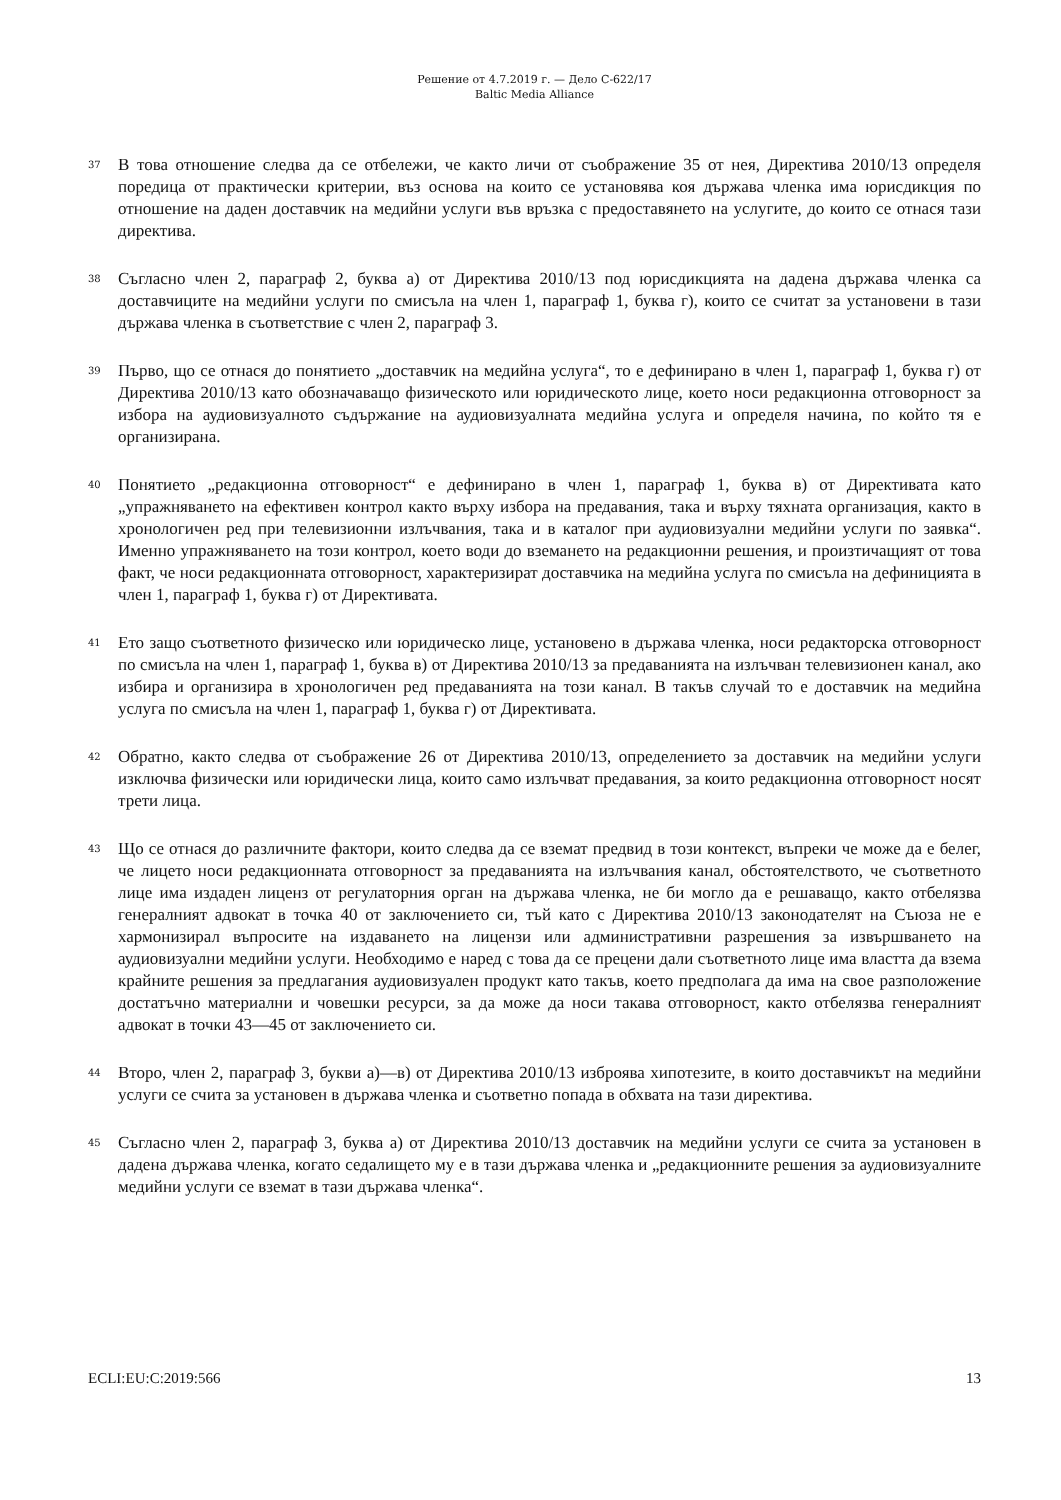Решение от 4.7.2019 г. — Дело C-622/17
Baltic Media Alliance
37
В това отношение следва да се отбележи, че както личи от съображение 35 от нея, Директива 2010/13 определя поредица от практически критерии, въз основа на които се установява коя държава членка има юрисдикция по отношение на даден доставчик на медийни услуги във връзка с предоставянето на услугите, до които се отнася тази директива.
38
Съгласно член 2, параграф 2, буква а) от Директива 2010/13 под юрисдикцията на дадена държава членка са доставчиците на медийни услуги по смисъла на член 1, параграф 1, буква г), които се считат за установени в тази държава членка в съответствие с член 2, параграф 3.
39
Първо, що се отнася до понятието „доставчик на медийна услуга“, то е дефинирано в член 1, параграф 1, буква г) от Директива 2010/13 като обозначаващо физическото или юридическото лице, което носи редакционна отговорност за избора на аудиовизуалното съдържание на аудиовизуалната медийна услуга и определя начина, по който тя е организирана.
40
Понятието „редакционна отговорност“ е дефинирано в член 1, параграф 1, буква в) от Директивата като „упражняването на ефективен контрол както върху избора на предавания, така и върху тяхната организация, както в хронологичен ред при телевизионни излъчвания, така и в каталог при аудиовизуални медийни услуги по заявка“. Именно упражняването на този контрол, което води до вземането на редакционни решения, и произтичащият от това факт, че носи редакционната отговорност, характеризират доставчика на медийна услуга по смисъла на дефиницията в член 1, параграф 1, буква г) от Директивата.
41
Ето защо съответното физическо или юридическо лице, установено в държава членка, носи редакторска отговорност по смисъла на член 1, параграф 1, буква в) от Директива 2010/13 за предаванията на излъчван телевизионен канал, ако избира и организира в хронологичен ред предаванията на този канал. В такъв случай то е доставчик на медийна услуга по смисъла на член 1, параграф 1, буква г) от Директивата.
42
Обратно, както следва от съображение 26 от Директива 2010/13, определението за доставчик на медийни услуги изключва физически или юридически лица, които само излъчват предавания, за които редакционна отговорност носят трети лица.
43
Що се отнася до различните фактори, които следва да се вземат предвид в този контекст, въпреки че може да е белег, че лицето носи редакционната отговорност за предаванията на излъчвания канал, обстоятелството, че съответното лице има издаден лиценз от регулаторния орган на държава членка, не би могло да е решаващо, както отбелязва генералният адвокат в точка 40 от заключението си, тъй като с Директива 2010/13 законодателят на Съюза не е хармонизирал въпросите на издаването на лицензи или административни разрешения за извършването на аудиовизуални медийни услуги. Необходимо е наред с това да се прецени дали съответното лице има властта да взема крайните решения за предлагания аудиовизуален продукт като такъв, което предполага да има на свое разположение достатъчно материални и човешки ресурси, за да може да носи такава отговорност, както отбелязва генералният адвокат в точки 43—45 от заключението си.
44
Второ, член 2, параграф 3, букви а)—в) от Директива 2010/13 изброява хипотезите, в които доставчикът на медийни услуги се счита за установен в държава членка и съответно попада в обхвата на тази директива.
45
Съгласно член 2, параграф 3, буква а) от Директива 2010/13 доставчик на медийни услуги се счита за установен в дадена държава членка, когато седалището му е в тази държава членка и „редакционните решения за аудиовизуалните медийни услуги се вземат в тази държава членка“.
ECLI:EU:C:2019:566 13